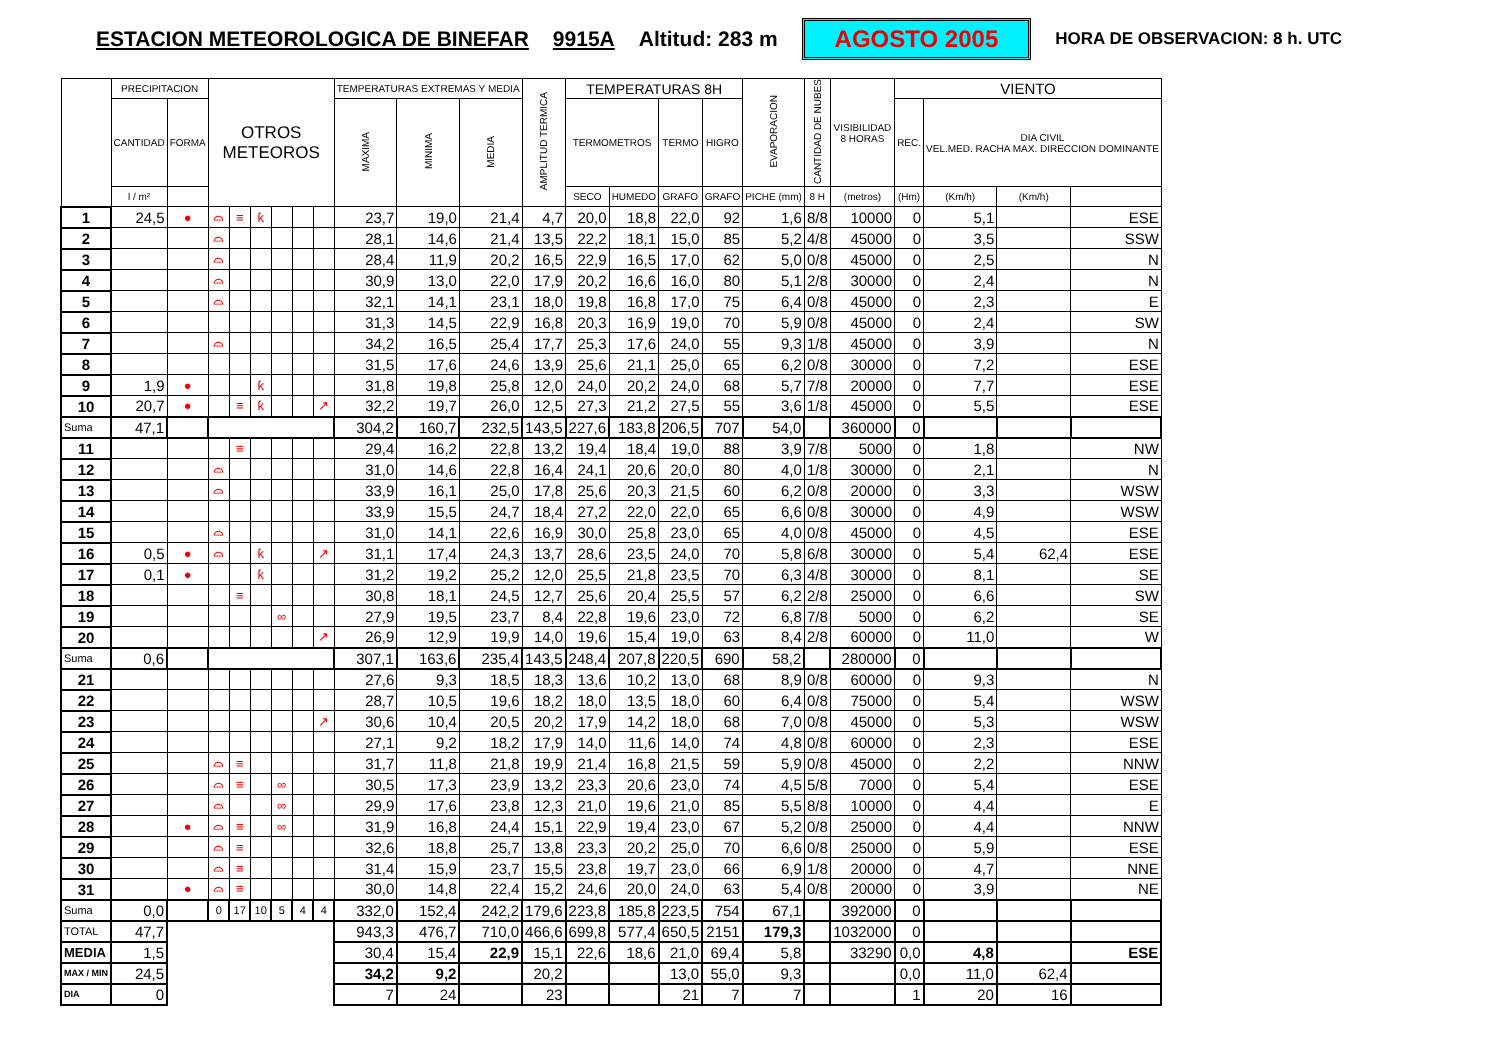ESTACION METEOROLOGICA DE BINEFAR 9915A Altitud: 283 m AGOSTO 2005 HORA DE OBSERVACION: 8 h. UTC
| | PRECIPITACION | | OTROS METEOROS | | | | | | TEMPERATURAS EXTREMAS Y MEDIA | | | AMPLITUD TERMICA | TEMPERATURAS 8H | | | | EVAPORACION | CANTIDAD DE NUBES | VISIBILIDAD 8 HORAS | VIENTO | | | |
| --- | --- | --- | --- | --- | --- | --- | --- | --- | --- | --- | --- | --- | --- | --- | --- | --- | --- | --- | --- | --- | --- | --- | --- |
| | CANTIDAD | FORMA | | | | | | | MAXIMA | MINIMA | MEDIA | | TERMOMETROS | | TERMO | HIGRO | | | | REC. | DIA CIVIL VEL.MED. RACHA MAX. DIRECCION DOMINANTE | | |
| | l / m² | | | | | | | | | | | | SECO | HUMEDO | GRAFO | GRAFO | PICHE (mm) | 8 H | (metros) | (Hm) | (Km/h) | (Km/h) | |
| 1 | 24,5 | ● | ⌓ | ≡ | ƙ | | | | 23,7 | 19,0 | 21,4 | 4,7 | 20,0 | 18,8 | 22,0 | 92 | 1,6 | 8/8 | 10000 | 0 | 5,1 | | ESE |
| 2 | | | ⌓ | | | | | | 28,1 | 14,6 | 21,4 | 13,5 | 22,2 | 18,1 | 15,0 | 85 | 5,2 | 4/8 | 45000 | 0 | 3,5 | | SSW |
| 3 | | | ⌓ | | | | | | 28,4 | 11,9 | 20,2 | 16,5 | 22,9 | 16,5 | 17,0 | 62 | 5,0 | 0/8 | 45000 | 0 | 2,5 | | N |
| 4 | | | ⌓ | | | | | | 30,9 | 13,0 | 22,0 | 17,9 | 20,2 | 16,6 | 16,0 | 80 | 5,1 | 2/8 | 30000 | 0 | 2,4 | | N |
| 5 | | | ⌓ | | | | | | 32,1 | 14,1 | 23,1 | 18,0 | 19,8 | 16,8 | 17,0 | 75 | 6,4 | 0/8 | 45000 | 0 | 2,3 | | E |
| 6 | | | | | | | | | 31,3 | 14,5 | 22,9 | 16,8 | 20,3 | 16,9 | 19,0 | 70 | 5,9 | 0/8 | 45000 | 0 | 2,4 | | SW |
| 7 | | | ⌓ | | | | | | 34,2 | 16,5 | 25,4 | 17,7 | 25,3 | 17,6 | 24,0 | 55 | 9,3 | 1/8 | 45000 | 0 | 3,9 | | N |
| 8 | | | | | | | | | 31,5 | 17,6 | 24,6 | 13,9 | 25,6 | 21,1 | 25,0 | 65 | 6,2 | 0/8 | 30000 | 0 | 7,2 | | ESE |
| 9 | 1,9 | ● | | | ƙ | | | | 31,8 | 19,8 | 25,8 | 12,0 | 24,0 | 20,2 | 24,0 | 68 | 5,7 | 7/8 | 20000 | 0 | 7,7 | | ESE |
| 10 | 20,7 | ● | | ≡ | ƙ | | | ↗ | 32,2 | 19,7 | 26,0 | 12,5 | 27,3 | 21,2 | 27,5 | 55 | 3,6 | 1/8 | 45000 | 0 | 5,5 | | ESE |
| Suma | 47,1 | | | | | | | | 304,2 | 160,7 | 232,5 | 143,5 | 227,6 | 183,8 | 206,5 | 707 | 54,0 | | 360000 | 0 | | | |
| 11 | | | | ≡ | | | | | 29,4 | 16,2 | 22,8 | 13,2 | 19,4 | 18,4 | 19,0 | 88 | 3,9 | 7/8 | 5000 | 0 | 1,8 | | NW |
| 12 | | | ⌓ | | | | | | 31,0 | 14,6 | 22,8 | 16,4 | 24,1 | 20,6 | 20,0 | 80 | 4,0 | 1/8 | 30000 | 0 | 2,1 | | N |
| 13 | | | ⌓ | | | | | | 33,9 | 16,1 | 25,0 | 17,8 | 25,6 | 20,3 | 21,5 | 60 | 6,2 | 0/8 | 20000 | 0 | 3,3 | | WSW |
| 14 | | | | | | | | | 33,9 | 15,5 | 24,7 | 18,4 | 27,2 | 22,0 | 22,0 | 65 | 6,6 | 0/8 | 30000 | 0 | 4,9 | | WSW |
| 15 | | | ⌓ | | | | | | 31,0 | 14,1 | 22,6 | 16,9 | 30,0 | 25,8 | 23,0 | 65 | 4,0 | 0/8 | 45000 | 0 | 4,5 | | ESE |
| 16 | 0,5 | ● | ⌓ | | ƙ | | | ↗ | 31,1 | 17,4 | 24,3 | 13,7 | 28,6 | 23,5 | 24,0 | 70 | 5,8 | 6/8 | 30000 | 0 | 5,4 | 62,4 | ESE |
| 17 | 0,1 | ● | | | ƙ | | | | 31,2 | 19,2 | 25,2 | 12,0 | 25,5 | 21,8 | 23,5 | 70 | 6,3 | 4/8 | 30000 | 0 | 8,1 | | SE |
| 18 | | | | ≡ | | | | | 30,8 | 18,1 | 24,5 | 12,7 | 25,6 | 20,4 | 25,5 | 57 | 6,2 | 2/8 | 25000 | 0 | 6,6 | | SW |
| 19 | | | | | | ∞ | | | 27,9 | 19,5 | 23,7 | 8,4 | 22,8 | 19,6 | 23,0 | 72 | 6,8 | 7/8 | 5000 | 0 | 6,2 | | SE |
| 20 | | | | | | | | ↗ | 26,9 | 12,9 | 19,9 | 14,0 | 19,6 | 15,4 | 19,0 | 63 | 8,4 | 2/8 | 60000 | 0 | 11,0 | | W |
| Suma | 0,6 | | | | | | | | 307,1 | 163,6 | 235,4 | 143,5 | 248,4 | 207,8 | 220,5 | 690 | 58,2 | | 280000 | 0 | | | |
| 21 | | | | | | | | | 27,6 | 9,3 | 18,5 | 18,3 | 13,6 | 10,2 | 13,0 | 68 | 8,9 | 0/8 | 60000 | 0 | 9,3 | | N |
| 22 | | | | | | | | | 28,7 | 10,5 | 19,6 | 18,2 | 18,0 | 13,5 | 18,0 | 60 | 6,4 | 0/8 | 75000 | 0 | 5,4 | | WSW |
| 23 | | | | | | | | ↗ | 30,6 | 10,4 | 20,5 | 20,2 | 17,9 | 14,2 | 18,0 | 68 | 7,0 | 0/8 | 45000 | 0 | 5,3 | | WSW |
| 24 | | | | | | | | | 27,1 | 9,2 | 18,2 | 17,9 | 14,0 | 11,6 | 14,0 | 74 | 4,8 | 0/8 | 60000 | 0 | 2,3 | | ESE |
| 25 | | | ⌓ | ≡ | | | | | 31,7 | 11,8 | 21,8 | 19,9 | 21,4 | 16,8 | 21,5 | 59 | 5,9 | 0/8 | 45000 | 0 | 2,2 | | NNW |
| 26 | | | ⌓ | ≡ | | ∞ | | | 30,5 | 17,3 | 23,9 | 13,2 | 23,3 | 20,6 | 23,0 | 74 | 4,5 | 5/8 | 7000 | 0 | 5,4 | | ESE |
| 27 | | | ⌓ | | | ∞ | | | 29,9 | 17,6 | 23,8 | 12,3 | 21,0 | 19,6 | 21,0 | 85 | 5,5 | 8/8 | 10000 | 0 | 4,4 | | E |
| 28 | | ● | ⌓ | ≡ | | ∞ | | | 31,9 | 16,8 | 24,4 | 15,1 | 22,9 | 19,4 | 23,0 | 67 | 5,2 | 0/8 | 25000 | 0 | 4,4 | | NNW |
| 29 | | | ⌓ | ≡ | | | | | 32,6 | 18,8 | 25,7 | 13,8 | 23,3 | 20,2 | 25,0 | 70 | 6,6 | 0/8 | 25000 | 0 | 5,9 | | ESE |
| 30 | | | ⌓ | ≡ | | | | | 31,4 | 15,9 | 23,7 | 15,5 | 23,8 | 19,7 | 23,0 | 66 | 6,9 | 1/8 | 20000 | 0 | 4,7 | | NNE |
| 31 | | ● | ⌓ | ≡ | | | | | 30,0 | 14,8 | 22,4 | 15,2 | 24,6 | 20,0 | 24,0 | 63 | 5,4 | 0/8 | 20000 | 0 | 3,9 | | NE |
| Suma | 0,0 | | 0 | 17 | 10 | 5 | 4 | 4 | 332,0 | 152,4 | 242,2 | 179,6 | 223,8 | 185,8 | 223,5 | 754 | 67,1 | | 392000 | 0 | | | |
| TOTAL | 47,7 | | | | | | | | 943,3 | 476,7 | 710,0 | 466,6 | 699,8 | 577,4 | 650,5 | 2151 | 179,3 | | 1032000 | 0 | | | |
| MEDIA | 1,5 | | | | | | | | 30,4 | 15,4 | 22,9 | 15,1 | 22,6 | 18,6 | 21,0 | 69,4 | 5,8 | | 33290 | 0,0 | 4,8 | | ESE |
| MAX / MIN | 24,5 | | | | | | | | 34,2 | 9,2 | | 20,2 | | | 13,0 | 55,0 | 9,3 | | | 0,0 | 11,0 | 62,4 | |
| DIA | 0 | | | | | | | | 7 | 24 | | 23 | | | 21 | 7 | 7 | | | 1 | 20 | 16 | |